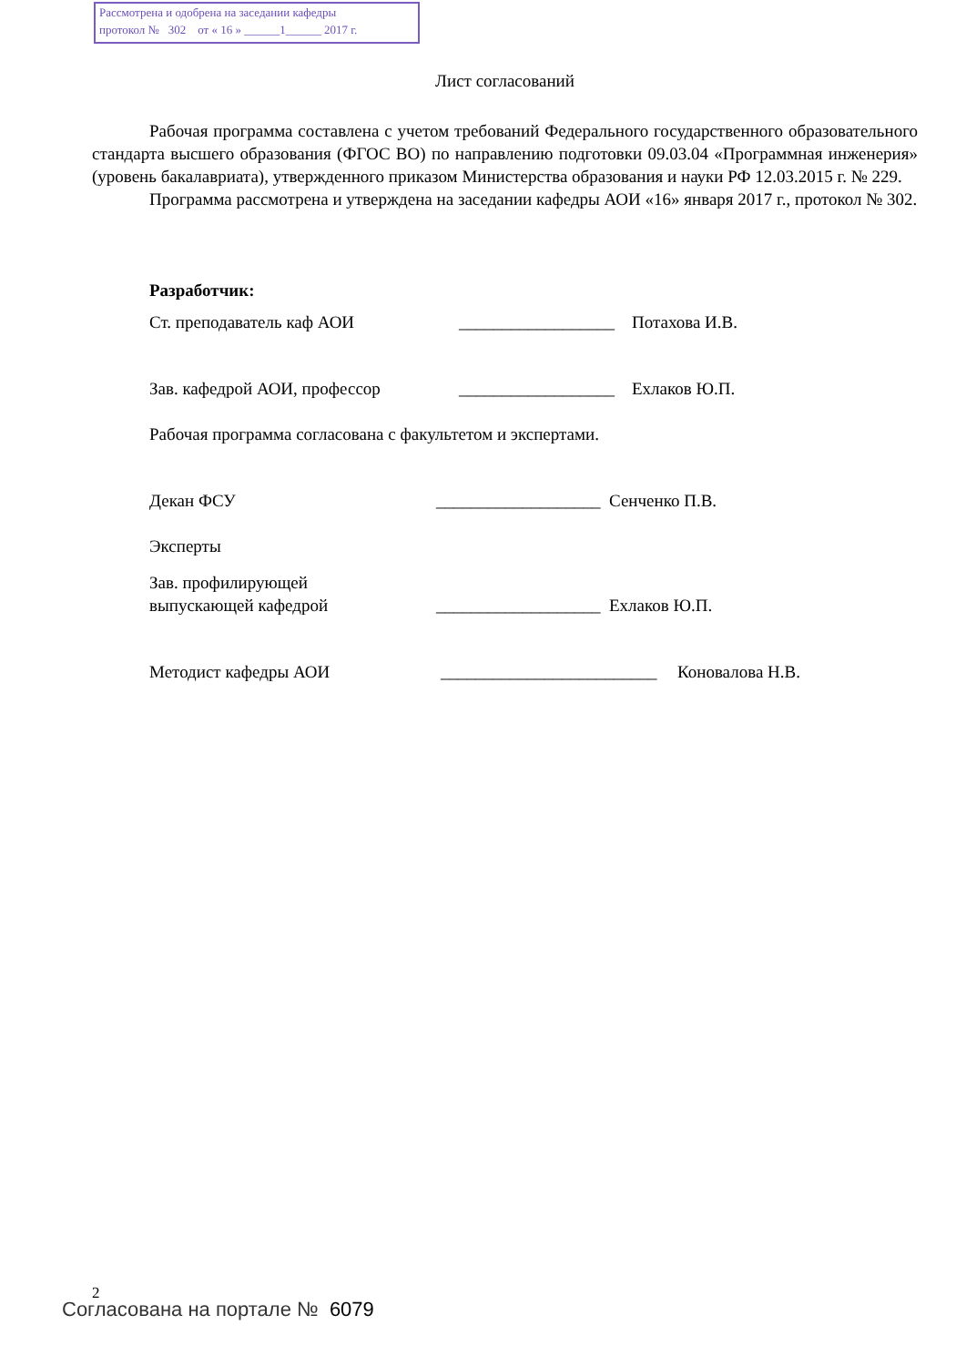Рассмотрена и одобрена на заседании кафедры
протокол № 302 от « 16 » ______1______ 2017 г.
Лист согласований
Рабочая программа составлена с учетом требований Федерального государственного образовательного стандарта высшего образования (ФГОС ВО) по направлению подготовки 09.03.04 «Программная инженерия» (уровень бакалавриата), утвержденного приказом Министерства образования и науки РФ 12.03.2015 г. № 229.
Программа рассмотрена и утверждена на заседании кафедры АОИ «16» января 2017 г., протокол № 302.
Разработчик:
Ст. преподаватель каф АОИ __________________ Потахова И.В.
Зав. кафедрой АОИ, профессор __________________ Ехлаков Ю.П.
Рабочая программа согласована с факультетом и экспертами.
Декан ФСУ ___________________ Сенченко П.В.
Эксперты
Зав. профилирующей
выпускающей кафедрой ___________________ Ехлаков Ю.П.
Методист кафедры АОИ _________________________ Коновалова Н.В.
2
Согласована на портале № 6079